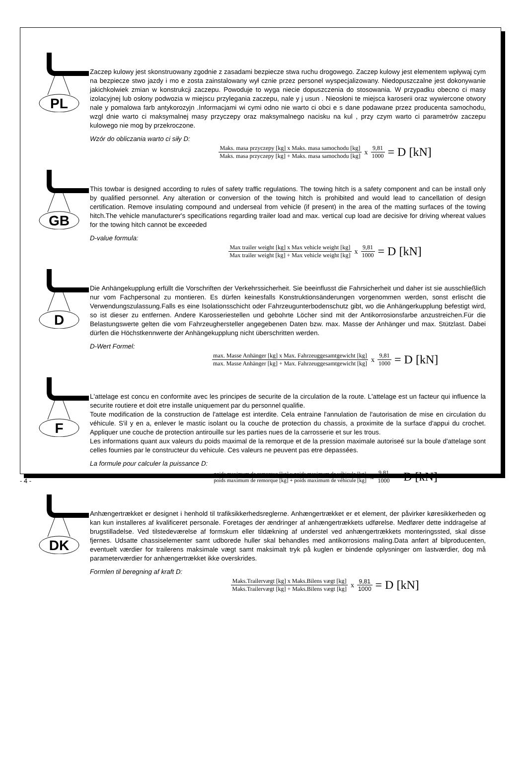PL
Zaczep kulowy jest skonstruowany zgodnie z zasadami bezpiecze stwa ruchu drogowego. Zaczep kulowy jest elementem wpływaj cym na bezpiecze stwo jazdy i mo e zosta zainstalowany wył cznie przez personel wyspecjalizowany. Niedopuszczalne jest dokonywanie jakichkolwiek zmian w konstrukcji zaczepu. Powoduje to wyga niecie dopuszczenia do stosowania. W przypadku obecno ci masy izolacyjnej lub osłony podwozia w miejscu przylegania zaczepu, nale y j usun . Nieosłoni te miejsca karoserii oraz wywiercone otwory nale y pomalowa farb antykorozyjn .Informacjami wi cymi odno nie warto ci obci e s dane podawane przez producenta samochodu, wzgl dnie warto ci maksymalnej masy przyczepy oraz maksymalnego nacisku na kul , przy czym warto ci parametrów zaczepu kulowego nie mog by przekroczone.
Wzór do obliczania warto ci siły D:
Maks. masa przyczepy [kg] x Maks. masa samochodu [kg] Maks. masa przyczepy [kg] + Maks. masa samochodu [kg] x 9,81 1000 = D [kN]
GB
This towbar is designed according to rules of safety traffic regulations. The towing hitch is a safety component and can be install only by qualified personnel. Any alteration or conversion of the towing hitch is prohibited and would lead to cancellation of design certification. Remove insulating compound and underseal from vehicle (if present) in the area of the matting surfaces of the towing hitch.The vehicle manufacturer's specifications regarding trailer load and max. vertical cup load are decisive for driving whereat values for the towing hitch cannot be exceeded
D-value formula:
Max trailer weight [kg] x Max vehicle weight [kg] Max trailer weight [kg] + Max vehicle weight [kg] x 9,81 1000 = D [kN]
D
Die Anhängekupplung erfüllt die Vorschriften der Verkehrssicherheit. Sie beeinflusst die Fahrsicherheit und daher ist sie ausschließlich nur vom Fachpersonal zu montieren. Es dürfen keinesfalls Konstruktionsänderungen vorgenommen werden, sonst erlischt die Verwendungszulassung.Falls es eine Isolationsschicht oder Fahrzeugunterbodenschutz gibt, wo die Anhängerkupplung befestigt wird, so ist dieser zu entfernen. Andere Karosseriestellen und gebohrte Löcher sind mit der Antikorrosionsfarbe anzustreichen.Für die Belastungswerte gelten die vom Fahrzeughersteller angegebenen Daten bzw. max. Masse der Anhänger und max. Stützlast. Dabei dürfen die Höchstkennwerte der Anhängekupplung nicht überschritten werden.
D-Wert Formel:
max. Masse Anhänger [kg] x Max. Fahrzeuggesamtgewicht [kg] max. Masse Anhänger [kg] + Max. Fahrzeuggesamtgewicht [kg] x 9,81 1000 = D [kN]
F
L'attelage est concu en conformite avec les principes de securite de la circulation de la route. L'attelage est un facteur qui influence la securite routiere et doit etre installe uniquement par du personnel qualifie.
Toute modification de la construction de l'attelage est interdite. Cela entraine l'annulation de l'autorisation de mise en circulation du véhicule. S'il y en a, enlever le mastic isolant ou la couche de protection du chassis, a proximite de la surface d'appui du crochet. Appliquer une couche de protection antirouille sur les parties nues de la carrosserie et sur les trous.
Les informations quant aux valeurs du poids maximal de la remorque et de la pression maximale autoriseé sur la boule d'attelage sont celles fournies par le constructeur du vehicule. Ces valeurs ne peuvent pas etre depassées.
La formule pour calculer la puissance D:
poids maximum de remorque [kg] x poids maximum de véhicule [kg] poids maximum de remorque [kg] + poids maximum de véhicule [kg] x 9,81 1000 = D [kN]
DK
Anhængertrækket er designet i henhold til trafiksikkerhedsreglerne. Anhængertrækket er et element, der påvirker køresikkerheden og kan kun installeres af kvalificeret personale. Foretages der ændringer af anhængertrækkets udførelse. Medfører dette inddragelse af brugstilladelse. Ved tilstedeværelse af formskum eller tildækning af understel ved anhængertrækkets monteringssted, skal disse fjernes. Udsatte chassiselementer samt udborede huller skal behandles med antikorrosions maling.Data anført af bilproducenten, eventuelt værdier for trailerens maksimale vægt samt maksimalt tryk på kuglen er bindende oplysninger om lastværdier, dog må parameterværdier for anhængertrækket ikke overskrides.
Formlen til beregning af kraft D:
Maks.Trailervægt [kg] x Maks.Bilens vægt [kg] Maks.Trailervægt [kg] + Maks.Bilens vægt [kg] x 9,81 1000 = D [kN]
- 4 -